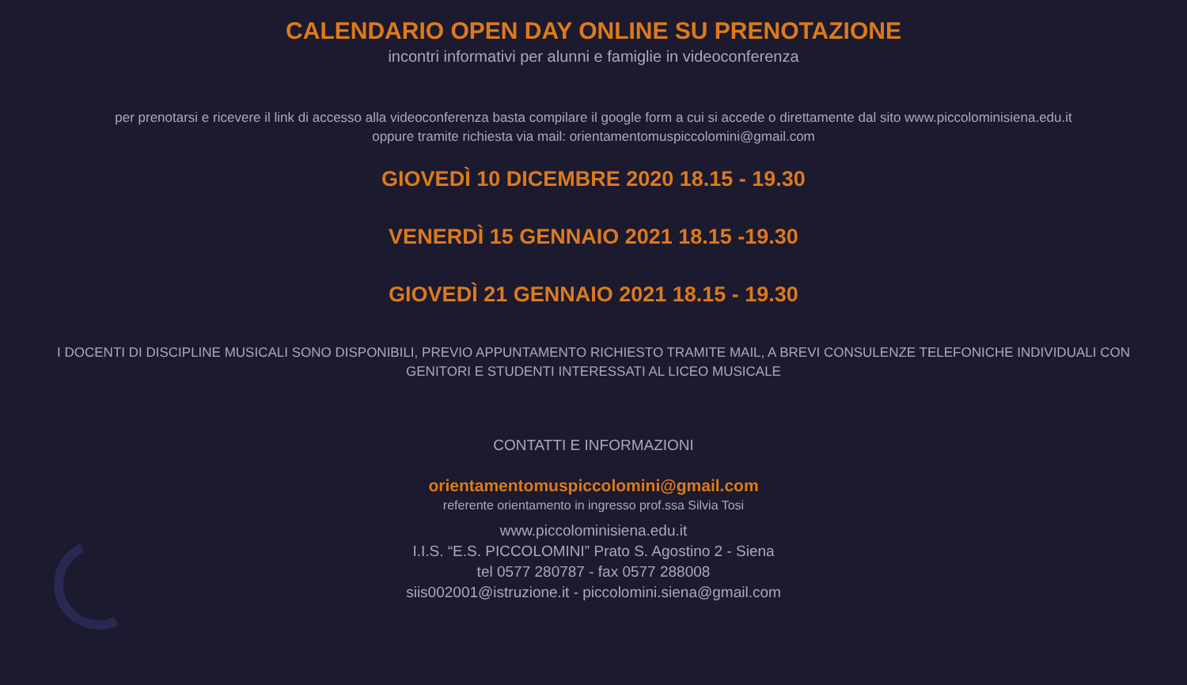CALENDARIO OPEN DAY ONLINE SU PRENOTAZIONE
incontri informativi per alunni e famiglie in videoconferenza
per prenotarsi e ricevere il link di accesso alla videoconferenza basta compilare il google form a cui si accede o direttamente dal sito www.piccolominisiena.edu.it
oppure tramite richiesta via mail: orientamentomuspiccolomini@gmail.com
GIOVEDÌ 10 DICEMBRE 2020 18.15 - 19.30
VENERDÌ 15 GENNAIO 2021 18.15 -19.30
GIOVEDÌ 21 GENNAIO 2021 18.15 - 19.30
I DOCENTI DI DISCIPLINE MUSICALI SONO DISPONIBILI, PREVIO APPUNTAMENTO RICHIESTO TRAMITE MAIL, A BREVI CONSULENZE TELEFONICHE INDIVIDUALI CON
GENITORI E STUDENTI INTERESSATI AL LICEO MUSICALE
CONTATTI E INFORMAZIONI
orientamentomuspiccolomini@gmail.com
referente orientamento in ingresso prof.ssa Silvia Tosi
www.piccolominisiena.edu.it
I.I.S. “E.S. PICCOLOMINI” Prato S. Agostino 2 - Siena
tel 0577 280787 - fax 0577 288008
siis002001@istruzione.it - piccolomini.siena@gmail.com